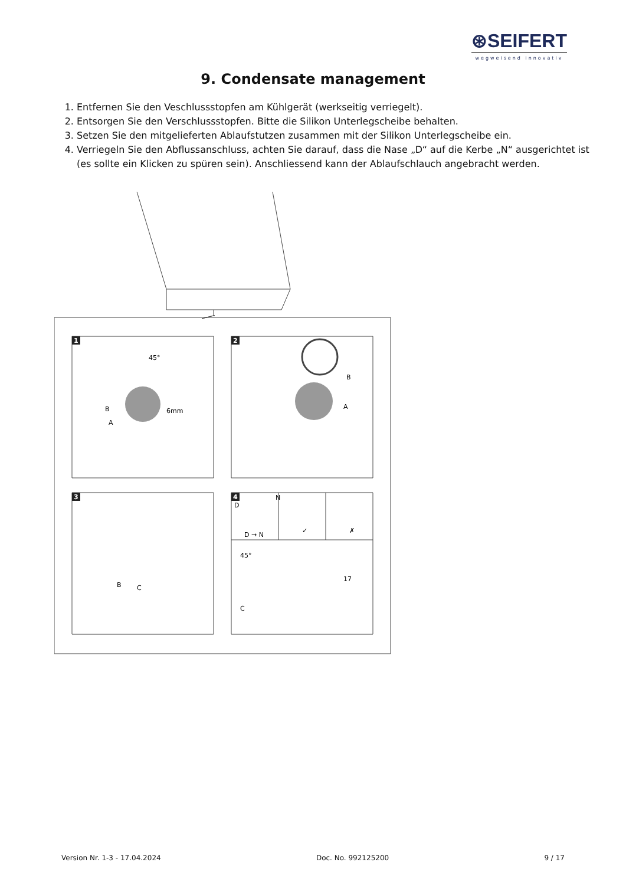⊛SEIFERT
wegweisend innovativ
9. Condensate management
1. Entfernen Sie den Veschlussstopfen am Kühlgerät (werkseitig verriegelt).
2. Entsorgen Sie den Verschlussstopfen. Bitte die Silikon Unterlegscheibe behalten.
3. Setzen Sie den mitgelieferten Ablaufstutzen zusammen mit der Silikon Unterlegscheibe ein.
4. Verriegeln Sie den Abflussanschluss, achten Sie darauf, dass die Nase „D“ auf die Kerbe „N“ ausgerichtet ist (es sollte ein Klicken zu spüren sein). Anschliessend kann der Ablaufschlauch angebracht werden.
45°
6mm
B
A
B
A
B
C
D
N
D → N
✓
✗
45°
17
C
1
2
3
4
Version Nr. 1-3 - 17.04.2024 Doc. No. 992125200 9 / 17